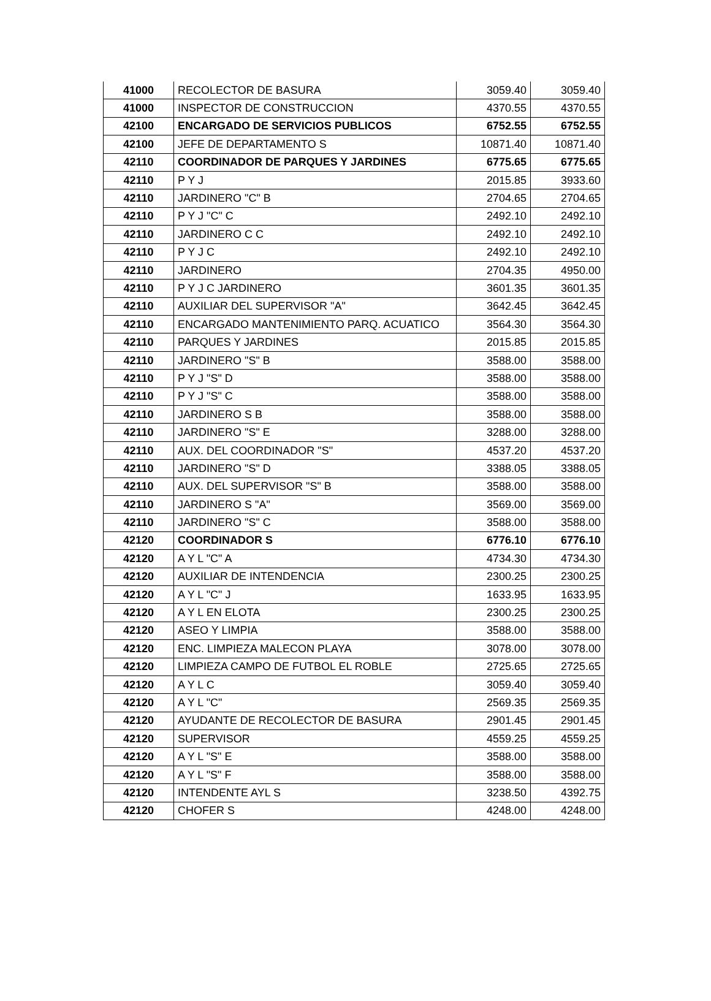| 41000 | RECOLECTOR DE BASURA | 3059.40 | 3059.40 |
| 41000 | INSPECTOR DE CONSTRUCCION | 4370.55 | 4370.55 |
| 42100 | ENCARGADO DE SERVICIOS PUBLICOS | 6752.55 | 6752.55 |
| 42100 | JEFE DE DEPARTAMENTO S | 10871.40 | 10871.40 |
| 42110 | COORDINADOR DE PARQUES Y JARDINES | 6775.65 | 6775.65 |
| 42110 | P Y J | 2015.85 | 3933.60 |
| 42110 | JARDINERO "C" B | 2704.65 | 2704.65 |
| 42110 | P Y J "C" C | 2492.10 | 2492.10 |
| 42110 | JARDINERO C C | 2492.10 | 2492.10 |
| 42110 | P Y J C | 2492.10 | 2492.10 |
| 42110 | JARDINERO | 2704.35 | 4950.00 |
| 42110 | P Y J C JARDINERO | 3601.35 | 3601.35 |
| 42110 | AUXILIAR DEL SUPERVISOR "A" | 3642.45 | 3642.45 |
| 42110 | ENCARGADO MANTENIMIENTO PARQ. ACUATICO | 3564.30 | 3564.30 |
| 42110 | PARQUES Y JARDINES | 2015.85 | 2015.85 |
| 42110 | JARDINERO "S" B | 3588.00 | 3588.00 |
| 42110 | P Y J "S" D | 3588.00 | 3588.00 |
| 42110 | P Y J "S" C | 3588.00 | 3588.00 |
| 42110 | JARDINERO S B | 3588.00 | 3588.00 |
| 42110 | JARDINERO "S" E | 3288.00 | 3288.00 |
| 42110 | AUX. DEL COORDINADOR "S" | 4537.20 | 4537.20 |
| 42110 | JARDINERO "S" D | 3388.05 | 3388.05 |
| 42110 | AUX. DEL SUPERVISOR "S" B | 3588.00 | 3588.00 |
| 42110 | JARDINERO S "A" | 3569.00 | 3569.00 |
| 42110 | JARDINERO "S" C | 3588.00 | 3588.00 |
| 42120 | COORDINADOR S | 6776.10 | 6776.10 |
| 42120 | A Y L "C" A | 4734.30 | 4734.30 |
| 42120 | AUXILIAR DE INTENDENCIA | 2300.25 | 2300.25 |
| 42120 | A Y L "C" J | 1633.95 | 1633.95 |
| 42120 | A Y L EN ELOTA | 2300.25 | 2300.25 |
| 42120 | ASEO Y LIMPIA | 3588.00 | 3588.00 |
| 42120 | ENC. LIMPIEZA MALECON PLAYA | 3078.00 | 3078.00 |
| 42120 | LIMPIEZA CAMPO DE FUTBOL EL ROBLE | 2725.65 | 2725.65 |
| 42120 | A Y L C | 3059.40 | 3059.40 |
| 42120 | A Y L "C" | 2569.35 | 2569.35 |
| 42120 | AYUDANTE DE RECOLECTOR DE BASURA | 2901.45 | 2901.45 |
| 42120 | SUPERVISOR | 4559.25 | 4559.25 |
| 42120 | A Y L "S" E | 3588.00 | 3588.00 |
| 42120 | A Y L "S" F | 3588.00 | 3588.00 |
| 42120 | INTENDENTE AYL S | 3238.50 | 4392.75 |
| 42120 | CHOFER S | 4248.00 | 4248.00 |